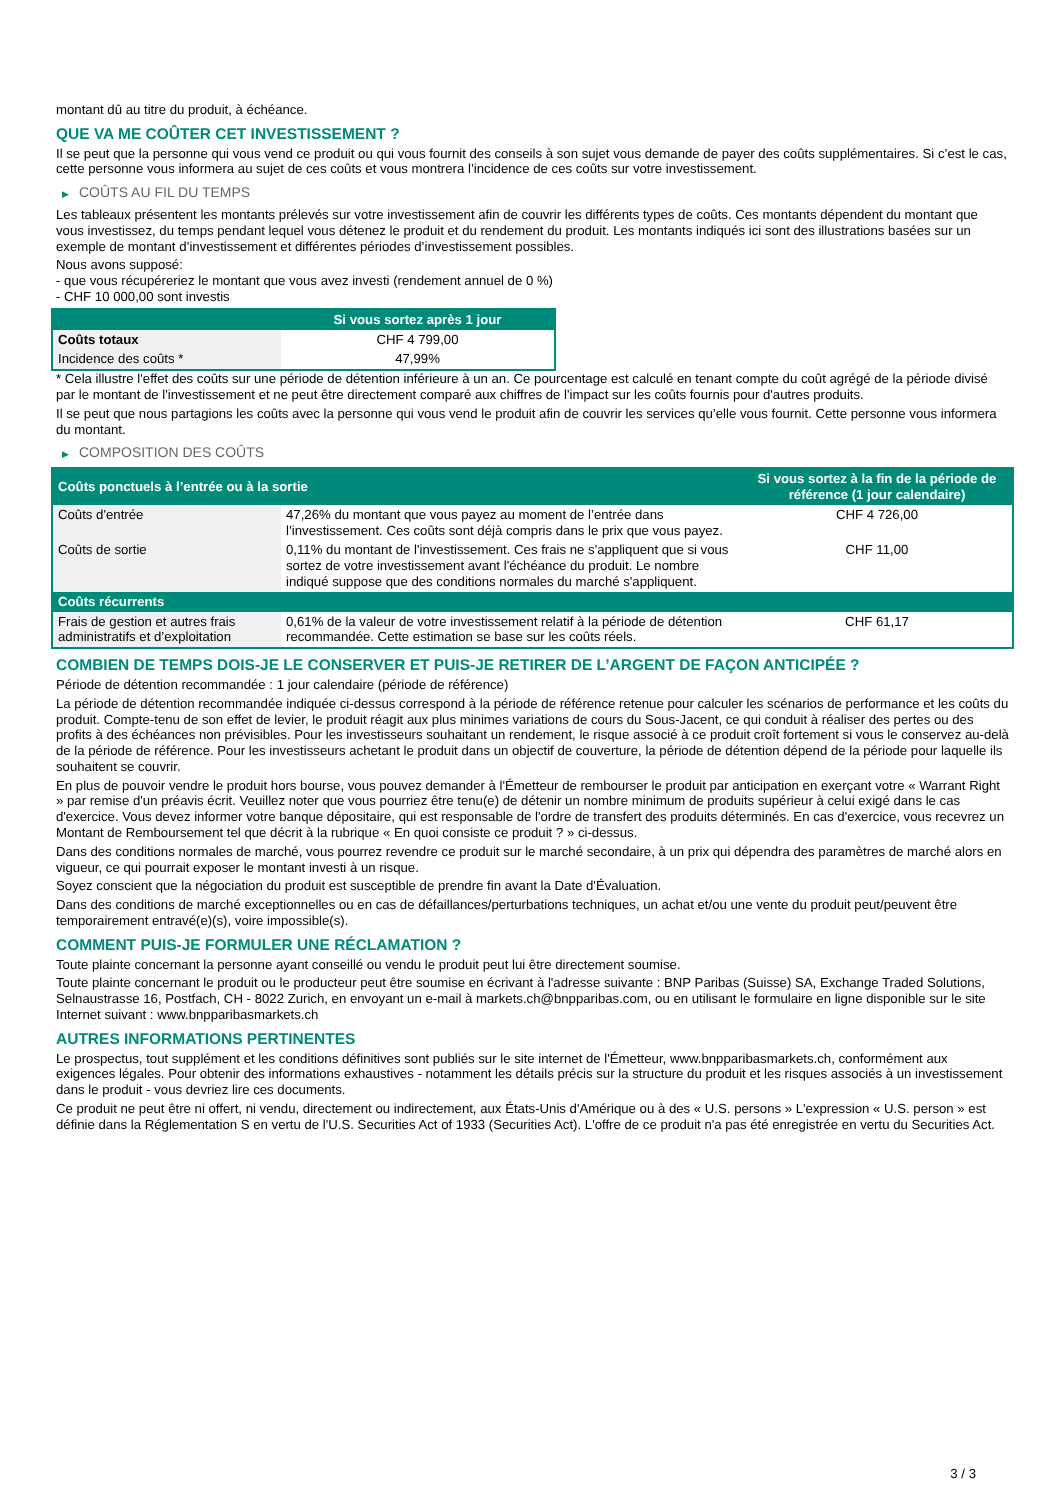montant dû au titre du produit, à échéance.
QUE VA ME COÛTER CET INVESTISSEMENT ?
Il se peut que la personne qui vous vend ce produit ou qui vous fournit des conseils à son sujet vous demande de payer des coûts supplémentaires. Si c’est le cas, cette personne vous informera au sujet de ces coûts et vous montrera l’incidence de ces coûts sur votre investissement.
▶ COÛTS AU FIL DU TEMPS
Les tableaux présentent les montants prélevés sur votre investissement afin de couvrir les différents types de coûts. Ces montants dépendent du montant que vous investissez, du temps pendant lequel vous détenez le produit et du rendement du produit. Les montants indiqués ici sont des illustrations basées sur un exemple de montant d’investissement et différentes périodes d’investissement possibles.
Nous avons supposé:
- que vous récupéreriez le montant que vous avez investi (rendement annuel de 0 %)
- CHF 10 000,00 sont investis
| | Si vous sortez après 1 jour |
| --- | --- |
| Coûts totaux | CHF 4 799,00 |
| Incidence des coûts * | 47,99% |
* Cela illustre l'effet des coûts sur une période de détention inférieure à un an. Ce pourcentage est calculé en tenant compte du coût agrégé de la période divisé par le montant de l'investissement et ne peut être directement comparé aux chiffres de l'impact sur les coûts fournis pour d'autres produits.
Il se peut que nous partagions les coûts avec la personne qui vous vend le produit afin de couvrir les services qu’elle vous fournit. Cette personne vous informera du montant.
▶ COMPOSITION DES COÛTS
| Coûts ponctuels à l’entrée ou à la sortie | | Si vous sortez à la fin de la période de référence (1 jour calendaire) |
| --- | --- | --- |
| Coûts d'entrée | 47,26% du montant que vous payez au moment de l’entrée dans l’investissement. Ces coûts sont déjà compris dans le prix que vous payez. | CHF 4 726,00 |
| Coûts de sortie | 0,11% du montant de l'investissement. Ces frais ne s'appliquent que si vous sortez de votre investissement avant l'échéance du produit. Le nombre indiqué suppose que des conditions normales du marché s'appliquent. | CHF 11,00 |
| Coûts récurrents | | |
| Frais de gestion et autres frais administratifs et d’exploitation | 0,61% de la valeur de votre investissement relatif à la période de détention recommandée. Cette estimation se base sur les coûts réels. | CHF 61,17 |
COMBIEN DE TEMPS DOIS-JE LE CONSERVER ET PUIS-JE RETIRER DE L’ARGENT DE FAÇON ANTICIPÉE ?
Période de détention recommandée : 1 jour calendaire (période de référence)
La période de détention recommandée indiquée ci-dessus correspond à la période de référence retenue pour calculer les scénarios de performance et les coûts du produit. Compte-tenu de son effet de levier, le produit réagit aux plus minimes variations de cours du Sous-Jacent, ce qui conduit à réaliser des pertes ou des profits à des échéances non prévisibles. Pour les investisseurs souhaitant un rendement, le risque associé à ce produit croît fortement si vous le conservez au-delà de la période de référence. Pour les investisseurs achetant le produit dans un objectif de couverture, la période de détention dépend de la période pour laquelle ils souhaitent se couvrir.
En plus de pouvoir vendre le produit hors bourse, vous pouvez demander à l'Émetteur de rembourser le produit par anticipation en exerçant votre « Warrant Right » par remise d'un préavis écrit. Veuillez noter que vous pourriez être tenu(e) de détenir un nombre minimum de produits supérieur à celui exigé dans le cas d'exercice. Vous devez informer votre banque dépositaire, qui est responsable de l'ordre de transfert des produits déterminés. En cas d'exercice, vous recevrez un Montant de Remboursement tel que décrit à la rubrique « En quoi consiste ce produit ? » ci-dessus.
Dans des conditions normales de marché, vous pourrez revendre ce produit sur le marché secondaire, à un prix qui dépendra des paramètres de marché alors en vigueur, ce qui pourrait exposer le montant investi à un risque.
Soyez conscient que la négociation du produit est susceptible de prendre fin avant la Date d'Évaluation.
Dans des conditions de marché exceptionnelles ou en cas de défaillances/perturbations techniques, un achat et/ou une vente du produit peut/peuvent être temporairement entravé(e)(s), voire impossible(s).
COMMENT PUIS-JE FORMULER UNE RÉCLAMATION ?
Toute plainte concernant la personne ayant conseillé ou vendu le produit peut lui être directement soumise.
Toute plainte concernant le produit ou le producteur peut être soumise en écrivant à l'adresse suivante : BNP Paribas (Suisse) SA, Exchange Traded Solutions, Selnaustrasse 16, Postfach, CH - 8022 Zurich, en envoyant un e-mail à markets.ch@bnpparibas.com, ou en utilisant le formulaire en ligne disponible sur le site Internet suivant : www.bnpparibasmarkets.ch
AUTRES INFORMATIONS PERTINENTES
Le prospectus, tout supplément et les conditions définitives sont publiés sur le site internet de l'Émetteur, www.bnpparibasmarkets.ch, conformément aux exigences légales. Pour obtenir des informations exhaustives - notamment les détails précis sur la structure du produit et les risques associés à un investissement dans le produit - vous devriez lire ces documents.
Ce produit ne peut être ni offert, ni vendu, directement ou indirectement, aux États-Unis d'Amérique ou à des « U.S. persons » L'expression « U.S. person » est définie dans la Réglementation S en vertu de l'U.S. Securities Act of 1933 (Securities Act). L'offre de ce produit n'a pas été enregistrée en vertu du Securities Act.
3 / 3